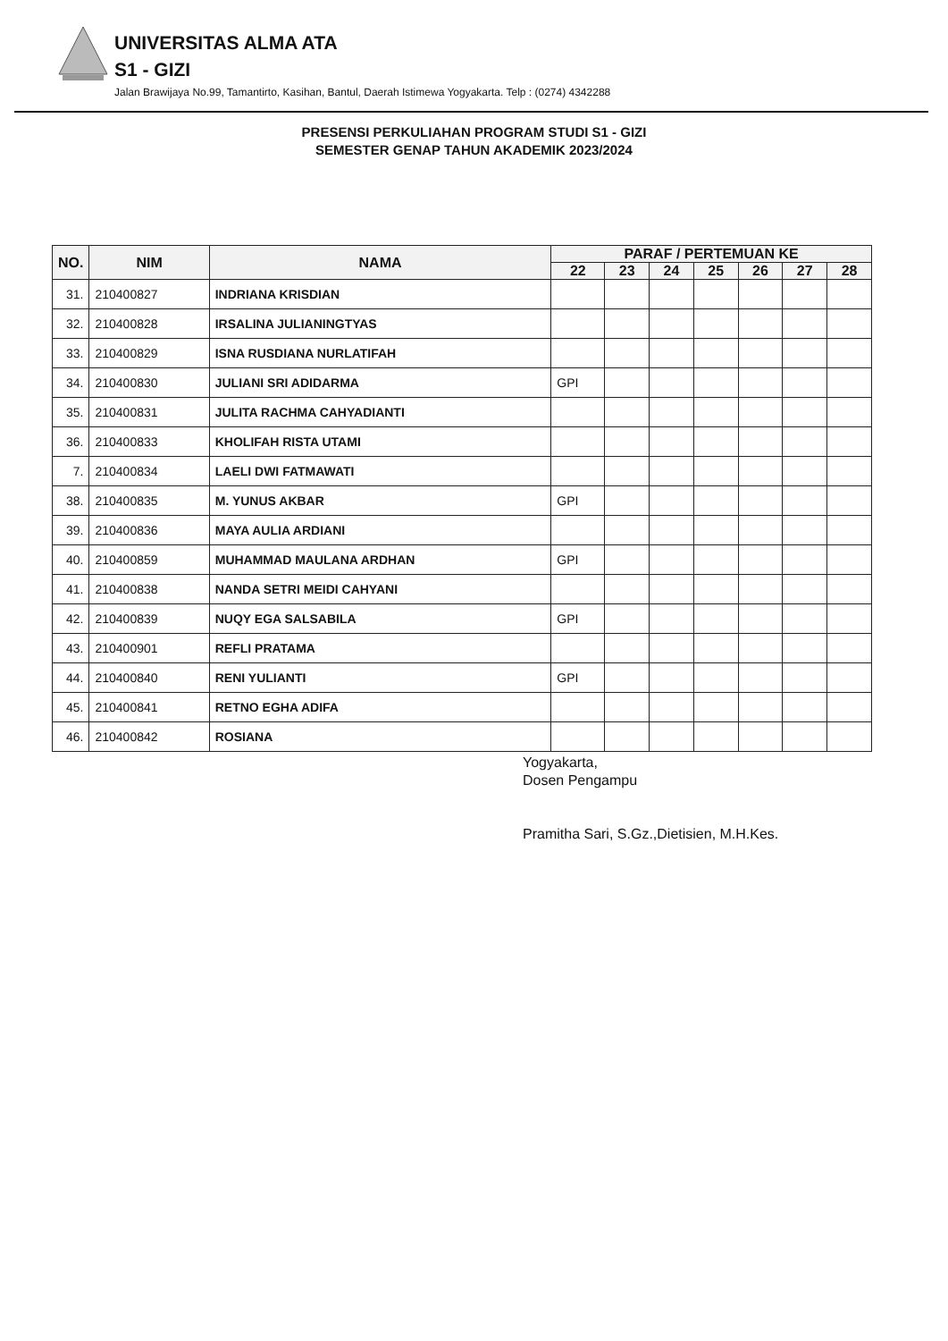UNIVERSITAS ALMA ATA
S1 - GIZI
Jalan Brawijaya No.99, Tamantirto, Kasihan, Bantul, Daerah Istimewa Yogyakarta. Telp : (0274) 4342288
PRESENSI PERKULIAHAN PROGRAM STUDI S1 - GIZI
SEMESTER GENAP TAHUN AKADEMIK 2023/2024
| NO. | NIM | NAMA | PARAF / PERTEMUAN KE | | | | | | |
| --- | --- | --- | --- | --- | --- | --- | --- | --- | --- |
| | | | 22 | 23 | 24 | 25 | 26 | 27 | 28 |
| 31. | 210400827 | INDRIANA KRISDIAN | | | | | | | |
| 32. | 210400828 | IRSALINA JULIANINGTYAS | | | | | | | |
| 33. | 210400829 | ISNA RUSDIANA NURLATIFAH | | | | | | | |
| 34. | 210400830 | JULIANI SRI ADIDARMA | GPI | | | | | | |
| 35. | 210400831 | JULITA RACHMA CAHYADIANTI | | | | | | | |
| 36. | 210400833 | KHOLIFAH RISTA UTAMI | | | | | | | |
| 7. | 210400834 | LAELI DWI FATMAWATI | | | | | | | |
| 38. | 210400835 | M. YUNUS AKBAR | GPI | | | | | | |
| 39. | 210400836 | MAYA AULIA ARDIANI | | | | | | | |
| 40. | 210400859 | MUHAMMAD MAULANA ARDHAN | GPI | | | | | | |
| 41. | 210400838 | NANDA SETRI MEIDI CAHYANI | | | | | | | |
| 42. | 210400839 | NUQY EGA SALSABILA | GPI | | | | | | |
| 43. | 210400901 | REFLI PRATAMA | | | | | | | |
| 44. | 210400840 | RENI YULIANTI | GPI | | | | | | |
| 45. | 210400841 | RETNO EGHA ADIFA | | | | | | | |
| 46. | 210400842 | ROSIANA | | | | | | | |
Yogyakarta,
Dosen Pengampu
Pramitha Sari, S.Gz.,Dietisien, M.H.Kes.